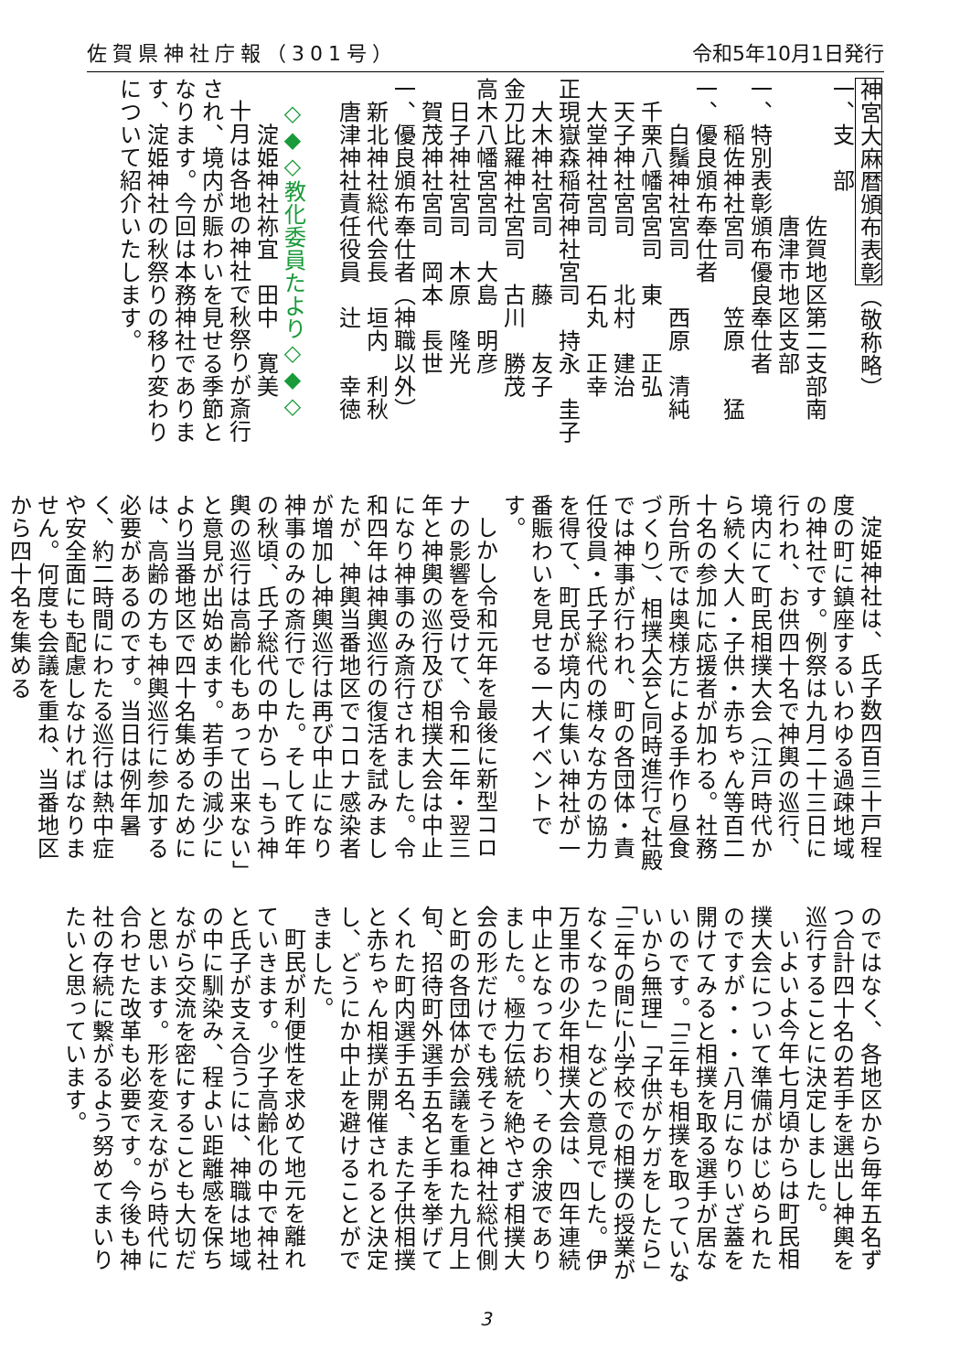佐賀県神社庁報（301号） 令和5年10月1日発行
神宮大麻暦頒布表彰（敬称略）
一、支　部
　　　　　　佐賀地区第二支部南
　　　　　　唐津市地区支部
一、特別表彰頒布優良奉仕者
　　稲佐神社宮司　　笠原　　猛
一、優良頒布奉仕者
　　白鬚神社宮司　　西原　清純
　千栗八幡宮宮司　東　　正弘
　天子神社宮司　　北村　建治
　大堂神社宮司　　石丸　正幸
正現嶽森稲荷神社宮司　持永　圭子
　大木神社宮司　　藤　　友子
金刀比羅神社宮司　古川　勝茂
高木八幡宮宮司　大島　明彦
　日子神社宮司　木原　隆光
　賀茂神社宮司　岡本　長世
一、優良頒布奉仕者（神職以外）
　新北神社総代会長　垣内　利秋
　唐津神社責任役員　辻　　幸徳
　
　◇◆◇教化委員たより◇◆◇
　　淀姫神社祢宜　田中　寛美
十月は各地の神社で秋祭りが斎行され、境内が賑わいを見せる季節となります。今回は本務神社であります、淀姫神社の秋祭りの移り変わりについて紹介いたします。
淀姫神社は、氏子数四百三十戸程度の町に鎮座するいわゆる過疎地域の神社です。例祭は九月二十三日に行われ、お供四十名で神輿の巡行、境内にて町民相撲大会（江戸時代から続く大人・子供・赤ちゃん等百二十名の参加に応援者が加わる。社務所台所では奥様方による手作り昼食づくり）、相撲大会と同時進行で社殿では神事が行われ、町の各団体・責任役員・氏子総代の様々な方の協力を得て、町民が境内に集い神社が一番賑わいを見せる一大イベントです。
しかし令和元年を最後に新型コロナの影響を受けて、令和二年・翌三年と神輿の巡行及び相撲大会は中止になり神事のみ斎行されました。令和四年は神輿巡行の復活を試みましたが、神輿当番地区でコロナ感染者が増加し神輿巡行は再び中止になり神事のみの斎行でした。そして昨年の秋頃、氏子総代の中から「もう神輿の巡行は高齢化もあって出来ない」と意見が出始めます。若手の減少により当番地区で四十名集めるためには、高齢の方も神輿巡行に参加する必要があるのです。当日は例年暑く、約二時間にわたる巡行は熱中症や安全面にも配慮しなければなりません。何度も会議を重ね、当番地区から四十名を集める
のではなく、各地区から毎年五名ずつ合計四十名の若手を選出し神輿を巡行することに決定しました。
いよいよ今年七月頃からは町民相撲大会について準備がはじめられたのですが・・・八月になりいざ蓋を開けてみると相撲を取る選手が居ないのです。「三年も相撲を取っていないから無理」「子供がケガをしたら」「三年の間に小学校での相撲の授業がなくなった」などの意見でした。伊万里市の少年相撲大会は、四年連続中止となっており、その余波でありました。極力伝統を絶やさず相撲大会の形だけでも残そうと神社総代側と町の各団体が会議を重ねた九月上旬、招待町外選手五名と手を挙げてくれた町内選手五名、また子供相撲と赤ちゃん相撲が開催されると決定し、どうにか中止を避けることができました。
町民が利便性を求めて地元を離れていきます。少子高齢化の中で神社と氏子が支え合うには、神職は地域の中に馴染み、程よい距離感を保ちながら交流を密にすることも大切だと思います。形を変えながら時代に合わせた改革も必要です。今後も神社の存続に繋がるよう努めてまいりたいと思っています。
3